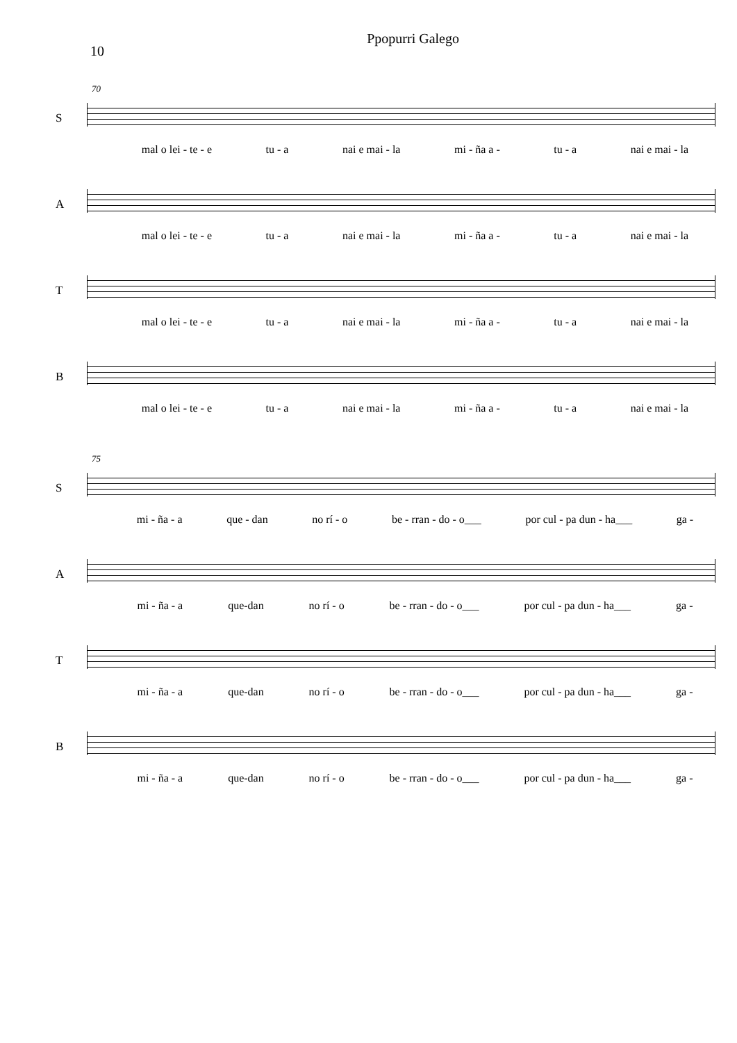10 Ppopurri Galego
70
S mal o lei - te - e tu - a nai e mai - la mi - ña a - tu - a nai e mai - la
A mal o lei - te - e tu - a nai e mai - la mi - ña a - tu - a nai e mai - la
T mal o lei - te - e tu - a nai e mai - la mi - ña a - tu - a nai e mai - la
B mal o lei - te - e tu - a nai e mai - la mi - ña a - tu - a nai e mai - la
75
S mi - ña - a que - dan no rí - o be - rran - do - o___ por cul - pa dun - ha___ ga -
A mi - ña - a que-dan no rí - o be - rran - do - o___ por cul - pa dun - ha___ ga -
T mi - ña - a que-dan no rí - o be - rran - do - o___ por cul - pa dun - ha___ ga -
B mi - ña - a que-dan no rí - o be - rran - do - o___ por cul - pa dun - ha___ ga -